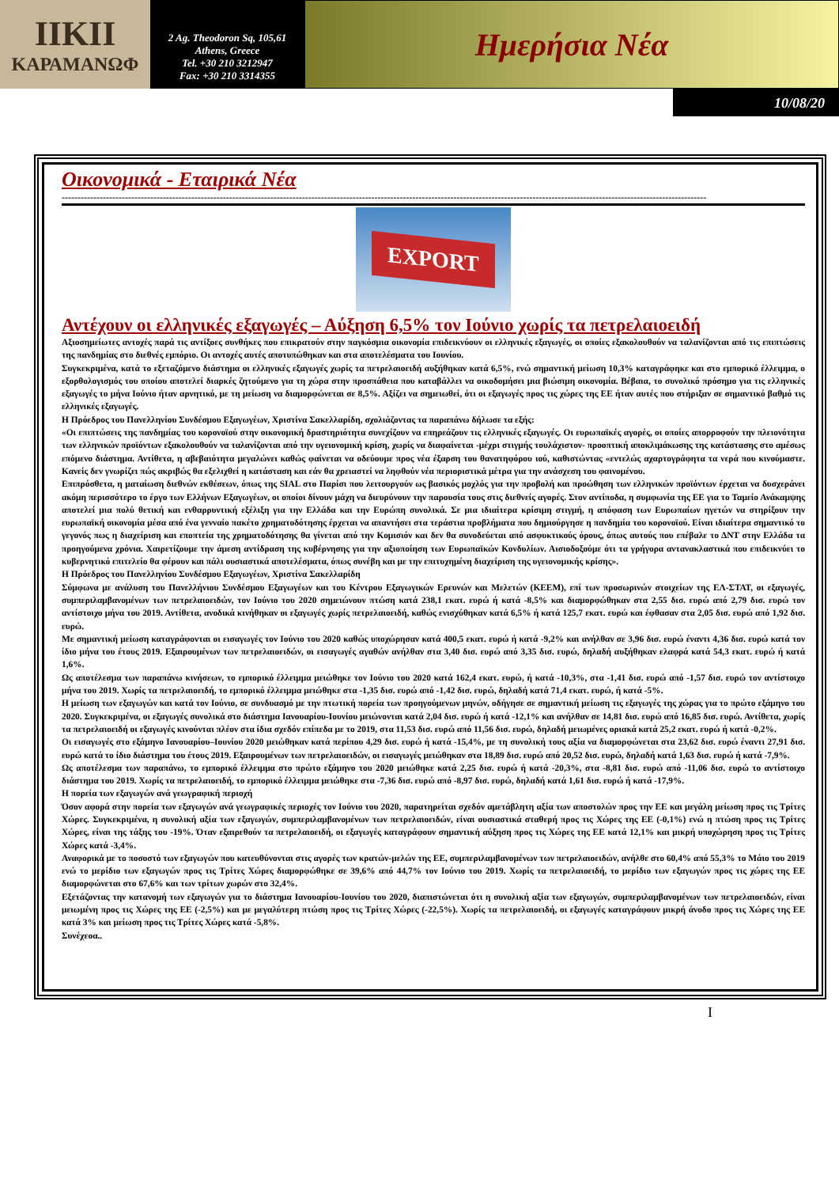ΙΙΚΙΙ
ΚΑΡΑΜΑΝΩΦ
2 Ag. Theodoron Sq, 105,61
Athens, Greece
Tel. +30 210 3212947
Fax: +30 210 3314355
Ημερήσια Νέα
10/08/20
Οικονομικά - Εταιρικά Νέα
------------------------------------------------------------------------------------------------------------------------------------------------------------------------------------------------------------
EXPORT
Αντέχουν οι ελληνικές εξαγωγές – Αύξηση 6,5% τον Ιούνιο χωρίς τα πετρελαιοειδή
Αξιοσημείωτες αντοχές παρά τις αντίξοες συνθήκες που επικρατούν στην παγκόσμια οικονομία επιδεικνύουν οι ελληνικές εξαγωγές, οι οποίες εξακολουθούν να ταλανίζονται από τις επιπτώσεις της πανδημίας στο διεθνές εμπόριο. Οι αντοχές αυτές αποτυπώθηκαν και στα αποτελέσματα του Ιουνίου.
Συγκεκριμένα, κατά το εξεταζόμενο διάστημα οι ελληνικές εξαγωγές χωρίς τα πετρελαιοειδή αυξήθηκαν κατά 6,5%, ενώ σημαντική μείωση 10,3% καταγράφηκε και στο εμπορικό έλλειμμα, ο εξορθολογισμός του οποίου αποτελεί διαρκές ζητούμενο για τη χώρα στην προσπάθεια που καταβάλλει να οικοδομήσει μια βιώσιμη οικονομία. Βέβαια, το συνολικό πρόσημο για τις ελληνικές εξαγωγές το μήνα Ιούνιο ήταν αρνητικό, με τη μείωση να διαμορφώνεται σε 8,5%. Αξίζει να σημειωθεί, ότι οι εξαγωγές προς τις χώρες της ΕΕ ήταν αυτές που στήριξαν σε σημαντικό βαθμό τις ελληνικές εξαγωγές.
Η Πρόεδρος του Πανελληνίου Συνδέσμου Εξαγωγέων, Χριστίνα Σακελλαρίδη, σχολιάζοντας τα παραπάνω δήλωσε τα εξής:
«Οι επιπτώσεις της πανδημίας του κορονοϊού στην οικονομική δραστηριότητα συνεχίζουν να επηρεάζουν τις ελληνικές εξαγωγές. Οι ευρωπαϊκές αγορές, οι οποίες απορροφούν την πλειονότητα των ελληνικών προϊόντων εξακολουθούν να ταλανίζονται από την υγειονομική κρίση, χωρίς να διαφαίνεται -μέχρι στιγμής τουλάχιστον- προοπτική αποκλιμάκωσης της κατάστασης στο αμέσως επόμενο διάστημα. Αντίθετα, η αβεβαιότητα μεγαλώνει καθώς φαίνεται να οδεύουμε προς νέα έξαρση του θανατηφόρου ιού, καθιστώντας «εντελώς αχαρτογράφητα τα νερά που κινούμαστε. Κανείς δεν γνωρίζει πώς ακριβώς θα εξελιχθεί η κατάσταση και εάν θα χρειαστεί να ληφθούν νέα περιοριστικά μέτρα για την ανάσχεση του φαινομένου.
Επιπρόσθετα, η ματαίωση διεθνών εκθέσεων, όπως της SIAL στο Παρίσι που λειτουργούν ως βασικός μοχλός για την προβολή και προώθηση των ελληνικών προϊόντων έρχεται να δυσχεράνει ακόμη περισσότερο το έργο των Ελλήνων Εξαγωγέων, οι οποίοι δίνουν μάχη να διευρύνουν την παρουσία τους στις διεθνείς αγορές. Στον αντίποδα, η συμφωνία της ΕΕ για το Ταμείο Ανάκαμψης αποτελεί μια πολύ θετική και ενθαρρυντική εξέλιξη για την Ελλάδα και την Ευρώπη συνολικά. Σε μια ιδιαίτερα κρίσιμη στιγμή, η απόφαση των Ευρωπαίων ηγετών να στηρίξουν την ευρωπαϊκή οικονομία μέσα από ένα γενναίο πακέτο χρηματοδότησης έρχεται να απαντήσει στα τεράστια προβλήματα που δημιούργησε η πανδημία του κορονοϊού. Είναι ιδιαίτερα σημαντικό το γεγονός πως η διαχείριση και εποπτεία της χρηματοδότησης θα γίνεται από την Κομισιόν και δεν θα συνοδεύεται από ασφυκτικούς όρους, όπως αυτούς που επέβαλε το ΔΝΤ στην Ελλάδα τα προηγούμενα χρόνια. Χαιρετίζουμε την άμεση αντίδραση της κυβέρνησης για την αξιοποίηση των Ευρωπαϊκών Κονδυλίων. Αισιοδοξούμε ότι τα γρήγορα αντανακλαστικά που επιδεικνύει το κυβερνητικό επιτελείο θα φέρουν και πάλι ουσιαστικά αποτελέσματα, όπως συνέβη και με την επιτυχημένη διαχείριση της υγειονομικής κρίσης».
Η Πρόεδρος του Πανελληνίου Συνδέσμου Εξαγωγέων, Χριστίνα Σακελλαρίδη
Σύμφωνα με ανάλυση του Πανελλήνιου Συνδέσμου Εξαγωγέων και του Κέντρου Εξαγωγικών Ερευνών και Μελετών (ΚΕΕΜ), επί των προσωρινών στοιχείων της ΕΛ-ΣΤΑΤ, οι εξαγωγές, συμπεριλαμβανομένων των πετρελαιοειδών, τον Ιούνιο του 2020 σημειώνουν πτώση κατά 238,1 εκατ. ευρώ ή κατά -8,5% και διαμορφώθηκαν στα 2,55 δισ. ευρώ από 2,79 δισ. ευρώ τον αντίστοιχο μήνα του 2019. Αντίθετα, ανοδικά κινήθηκαν οι εξαγωγές χωρίς πετρελαιοειδή, καθώς ενισχύθηκαν κατά 6,5% ή κατά 125,7 εκατ. ευρώ και έφθασαν στα 2,05 δισ. ευρώ από 1,92 δισ. ευρώ.
Με σημαντική μείωση καταγράφονται οι εισαγωγές τον Ιούνιο του 2020 καθώς υποχώρησαν κατά 400,5 εκατ. ευρώ ή κατά -9,2% και ανήλθαν σε 3,96 δισ. ευρώ έναντι 4,36 δισ. ευρώ κατά τον ίδιο μήνα του έτους 2019. Εξαιρουμένων των πετρελαιοειδών, οι εισαγωγές αγαθών ανήλθαν στα 3,40 δισ. ευρώ από 3,35 δισ. ευρώ, δηλαδή αυξήθηκαν ελαφρά κατά 54,3 εκατ. ευρώ ή κατά 1,6%.
Ως αποτέλεσμα των παραπάνω κινήσεων, το εμπορικό έλλειμμα μειώθηκε τον Ιούνιο του 2020 κατά 162,4 εκατ. ευρώ, ή κατά -10,3%, στα -1,41 δισ. ευρώ από -1,57 δισ. ευρώ τον αντίστοιχο μήνα του 2019. Χωρίς τα πετρελαιοειδή, το εμπορικό έλλειμμα μειώθηκε στα -1,35 δισ. ευρώ από -1,42 δισ. ευρώ, δηλαδή κατά 71,4 εκατ. ευρώ, ή κατά -5%.
Η μείωση των εξαγωγών και κατά τον Ιούνιο, σε συνδυασμό με την πτωτική πορεία των προηγούμενων μηνών, οδήγησε σε σημαντική μείωση τις εξαγωγές της χώρας για το πρώτο εξάμηνο του 2020. Συγκεκριμένα, οι εξαγωγές συνολικά στο διάστημα Ιανουαρίου-Ιουνίου μειώνονται κατά 2,04 δισ. ευρώ ή κατά -12,1% και ανήλθαν σε 14,81 δισ. ευρώ από 16,85 δισ. ευρώ. Αντίθετα, χωρίς τα πετρελαιοειδή οι εξαγωγές κινούνται πλέον στα ίδια σχεδόν επίπεδα με το 2019, στα 11,53 δισ. ευρώ από 11,56 δισ. ευρώ, δηλαδή μειωμένες οριακά κατά 25,2 εκατ. ευρώ ή κατά -0,2%.
Οι εισαγωγές στο εξάμηνο Ιανουαρίου–Ιουνίου 2020 μειώθηκαν κατά περίπου 4,29 δισ. ευρώ ή κατά -15,4%, με τη συνολική τους αξία να διαμορφώνεται στα 23,62 δισ. ευρώ έναντι 27,91 δισ. ευρώ κατά το ίδιο διάστημα του έτους 2019. Εξαιρουμένων των πετρελαιοειδών, οι εισαγωγές μειώθηκαν στα 18,89 δισ. ευρώ από 20,52 δισ. ευρώ, δηλαδή κατά 1,63 δισ. ευρώ ή κατά -7,9%.
Ως αποτέλεσμα των παραπάνω, το εμπορικό έλλειμμα στο πρώτο εξάμηνο του 2020 μειώθηκε κατά 2,25 δισ. ευρώ ή κατά -20,3%, στα -8,81 δισ. ευρώ από -11,06 δισ. ευρώ το αντίστοιχο διάστημα του 2019. Χωρίς τα πετρελαιοειδή, το εμπορικό έλλειμμα μειώθηκε στα -7,36 δισ. ευρώ από -8,97 δισ. ευρώ, δηλαδή κατά 1,61 δισ. ευρώ ή κατά -17,9%.
Η πορεία των εξαγωγών ανά γεωγραφική περιοχή
Όσον αφορά στην πορεία των εξαγωγών ανά γεωγραφικές περιοχές τον Ιούνιο του 2020, παρατηρείται σχεδόν αμετάβλητη αξία των αποστολών προς την ΕΕ και μεγάλη μείωση προς τις Τρίτες Χώρες. Συγκεκριμένα, η συνολική αξία των εξαγωγών, συμπεριλαμβανομένων των πετρελαιοειδών, είναι ουσιαστικά σταθερή προς τις Χώρες της ΕΕ (-0,1%) ενώ η πτώση προς τις Τρίτες Χώρες, είναι της τάξης του -19%. Όταν εξαιρεθούν τα πετρελαιοειδή, οι εξαγωγές καταγράφουν σημαντική αύξηση προς τις Χώρες της ΕΕ κατά 12,1% και μικρή υποχώρηση προς τις Τρίτες Χώρες κατά -3,4%.
Αναφορικά με το ποσοστό των εξαγωγών που κατευθύνονται στις αγορές των κρατών-μελών της ΕΕ, συμπεριλαμβανομένων των πετρελαιοειδών, ανήλθε στο 60,4% από 55,3% το Μάιο του 2019 ενώ το μερίδιο των εξαγωγών προς τις Τρίτες Χώρες διαμορφώθηκε σε 39,6% από 44,7% τον Ιούνιο του 2019. Χωρίς τα πετρελαιοειδή, το μερίδιο των εξαγωγών προς τις χώρες της ΕΕ διαμορφώνεται στο 67,6% και των τρίτων χωρών στο 32,4%.
Εξετάζοντας την κατανομή των εξαγωγών για το διάστημα Ιανουαρίου-Ιουνίου του 2020, διαπιστώνεται ότι η συνολική αξία των εξαγωγών, συμπεριλαμβανομένων των πετρελαιοειδών, είναι μειωμένη προς τις Χώρες της ΕΕ (-2,5%) και με μεγαλύτερη πτώση προς τις Τρίτες Χώρες (-22,5%). Χωρίς τα πετρελαιοειδή, οι εξαγωγές καταγράφουν μικρή άνοδο προς τις Χώρες της ΕΕ κατά 3% και μείωση προς τις Τρίτες Χώρες κατά -5,8%.
Συνέχεοα..
I